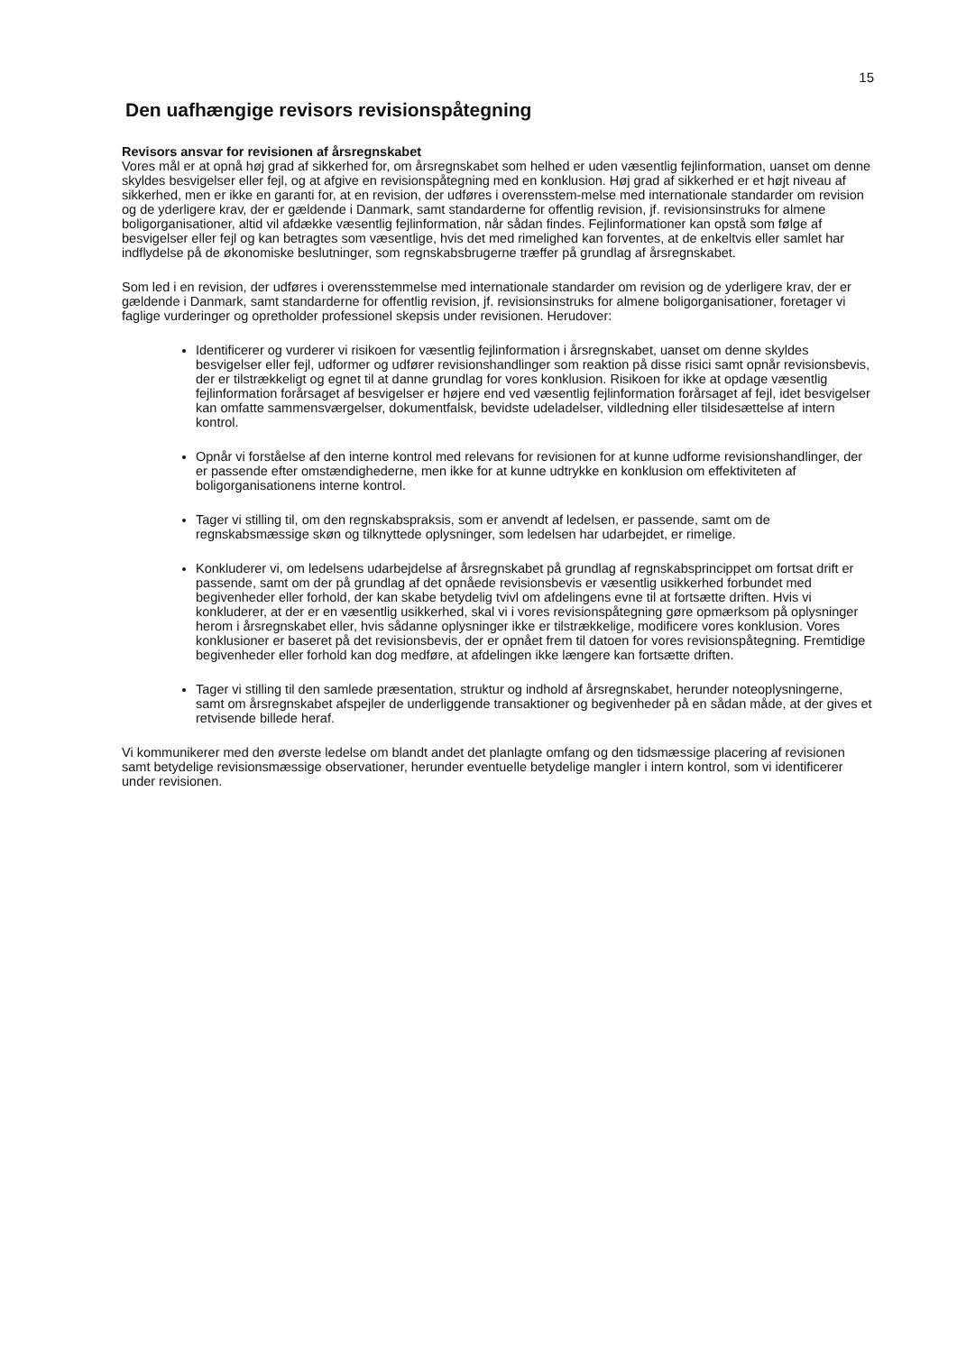15
Den uafhængige revisors revisionspåtegning
Revisors ansvar for revisionen af årsregnskabet
Vores mål er at opnå høj grad af sikkerhed for, om årsregnskabet som helhed er uden væsentlig fejlinformation, uanset om denne skyldes besvigelser eller fejl, og at afgive en revisionspåtegning med en konklusion. Høj grad af sikkerhed er et højt niveau af sikkerhed, men er ikke en garanti for, at en revision, der udføres i overensstem-melse med internationale standarder om revision og de yderligere krav, der er gældende i Danmark, samt standarderne for offentlig revision, jf. revisionsinstruks for almene boligorganisationer, altid vil afdække væsentlig fejlinformation, når sådan findes. Fejlinformationer kan opstå som følge af besvigelser eller fejl og kan betragtes som væsentlige, hvis det med rimelighed kan forventes, at de enkeltvis eller samlet har indflydelse på de økonomiske beslutninger, som regnskabsbrugerne træffer på grundlag af årsregnskabet.
Som led i en revision, der udføres i overensstemmelse med internationale standarder om revision og de yderligere krav, der er gældende i Danmark, samt standarderne for offentlig revision, jf. revisionsinstruks for almene boligorganisationer, foretager vi faglige vurderinger og opretholder professionel skepsis under revisionen. Herudover:
Identificerer og vurderer vi risikoen for væsentlig fejlinformation i årsregnskabet, uanset om denne skyldes besvigelser eller fejl, udformer og udfører revisionshandlinger som reaktion på disse risici samt opnår revisionsbevis, der er tilstrækkeligt og egnet til at danne grundlag for vores konklusion. Risikoen for ikke at opdage væsentlig fejlinformation forårsaget af besvigelser er højere end ved væsentlig fejlinformation forårsaget af fejl, idet besvigelser kan omfatte sammensværgelser, dokumentfalsk, bevidste udeladelser, vildledning eller tilsidesættelse af intern kontrol.
Opnår vi forståelse af den interne kontrol med relevans for revisionen for at kunne udforme revisionshandlinger, der er passende efter omstændighederne, men ikke for at kunne udtrykke en konklusion om effektiviteten af boligorganisationens interne kontrol.
Tager vi stilling til, om den regnskabspraksis, som er anvendt af ledelsen, er passende, samt om de regnskabsmæssige skøn og tilknyttede oplysninger, som ledelsen har udarbejdet, er rimelige.
Konkluderer vi, om ledelsens udarbejdelse af årsregnskabet på grundlag af regnskabsprincippet om fortsat drift er passende, samt om der på grundlag af det opnåede revisionsbevis er væsentlig usikkerhed forbundet med begivenheder eller forhold, der kan skabe betydelig tvivl om afdelingens evne til at fortsætte driften. Hvis vi konkluderer, at der er en væsentlig usikkerhed, skal vi i vores revisionspåtegning gøre opmærksom på oplysninger herom i årsregnskabet eller, hvis sådanne oplysninger ikke er tilstrækkelige, modificere vores konklusion. Vores konklusioner er baseret på det revisionsbevis, der er opnået frem til datoen for vores revisionspåtegning. Fremtidige begivenheder eller forhold kan dog medføre, at afdelingen ikke længere kan fortsætte driften.
Tager vi stilling til den samlede præsentation, struktur og indhold af årsregnskabet, herunder noteoplysningerne, samt om årsregnskabet afspejler de underliggende transaktioner og begivenheder på en sådan måde, at der gives et retvisende billede heraf.
Vi kommunikerer med den øverste ledelse om blandt andet det planlagte omfang og den tidsmæssige placering af revisionen samt betydelige revisionsmæssige observationer, herunder eventuelle betydelige mangler i intern kontrol, som vi identificerer under revisionen.